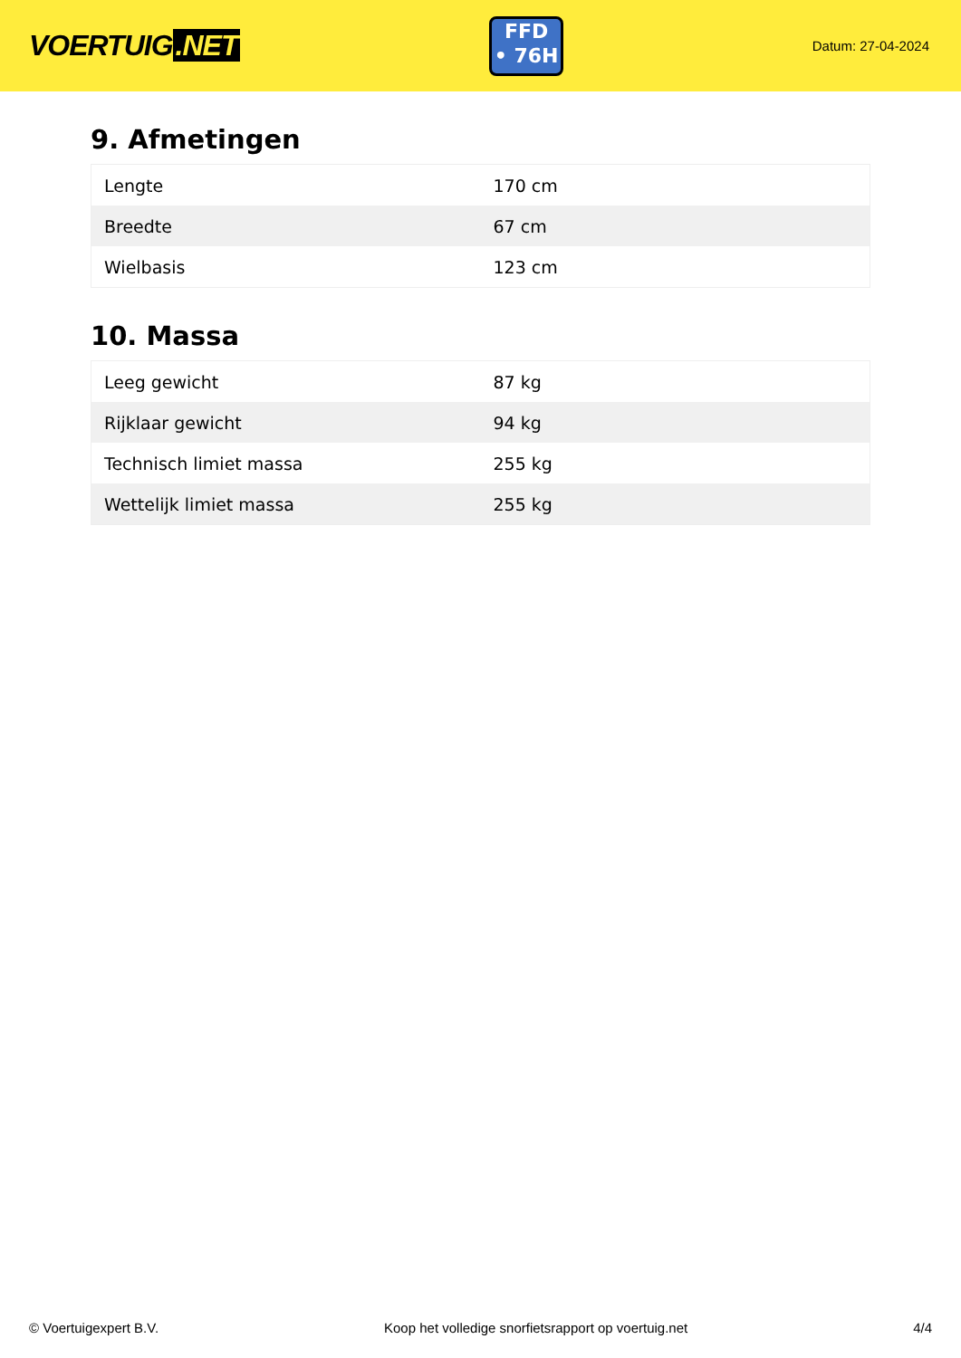VOERTUIG.NET
FFD
• 76H
Datum: 27-04-2024
9. Afmetingen
| Lengte | 170 cm |
| Breedte | 67 cm |
| Wielbasis | 123 cm |
10. Massa
| Leeg gewicht | 87 kg |
| Rijklaar gewicht | 94 kg |
| Technisch limiet massa | 255 kg |
| Wettelijk limiet massa | 255 kg |
© Voertuigexpert B.V. Koop het volledige snorfietsrapport op voertuig.net 4/4